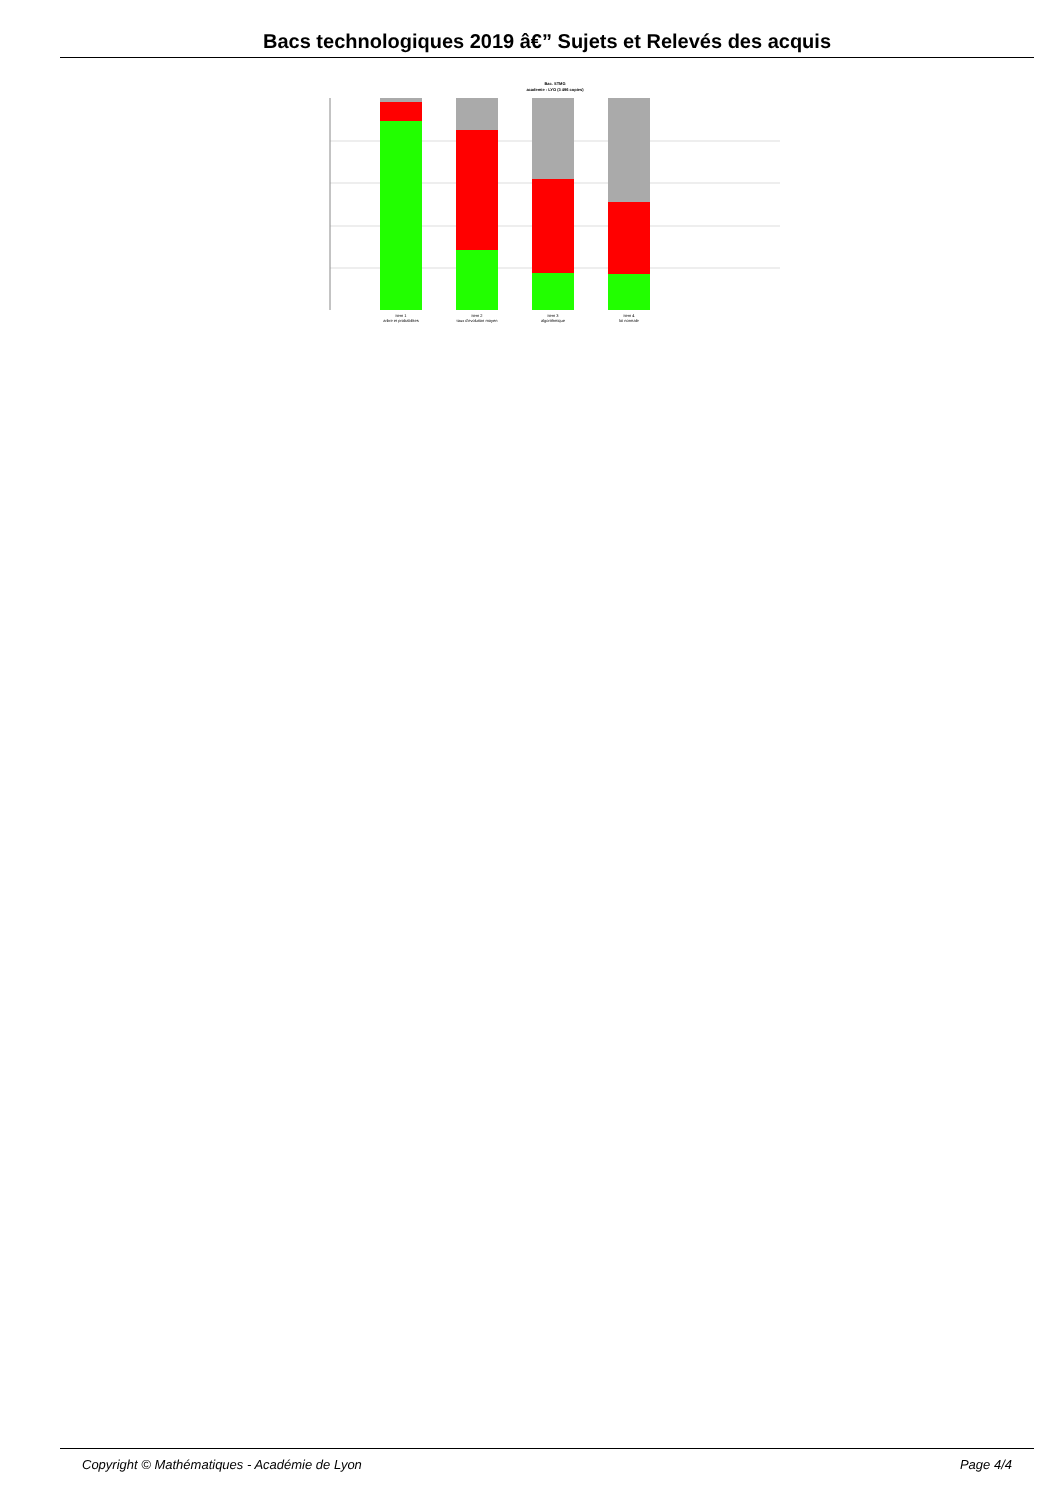Bacs technologiques 2019 â€” Sujets et Relevés des acquis
Bac. STMG
academie : LYO (3 496 copies)
item 1
arbre et probabilites
item 2
taux d'evolution moyen
item 3
algorithmique
item 4
loi normale
Copyright © Mathématiques - Académie de Lyon Page 4/4